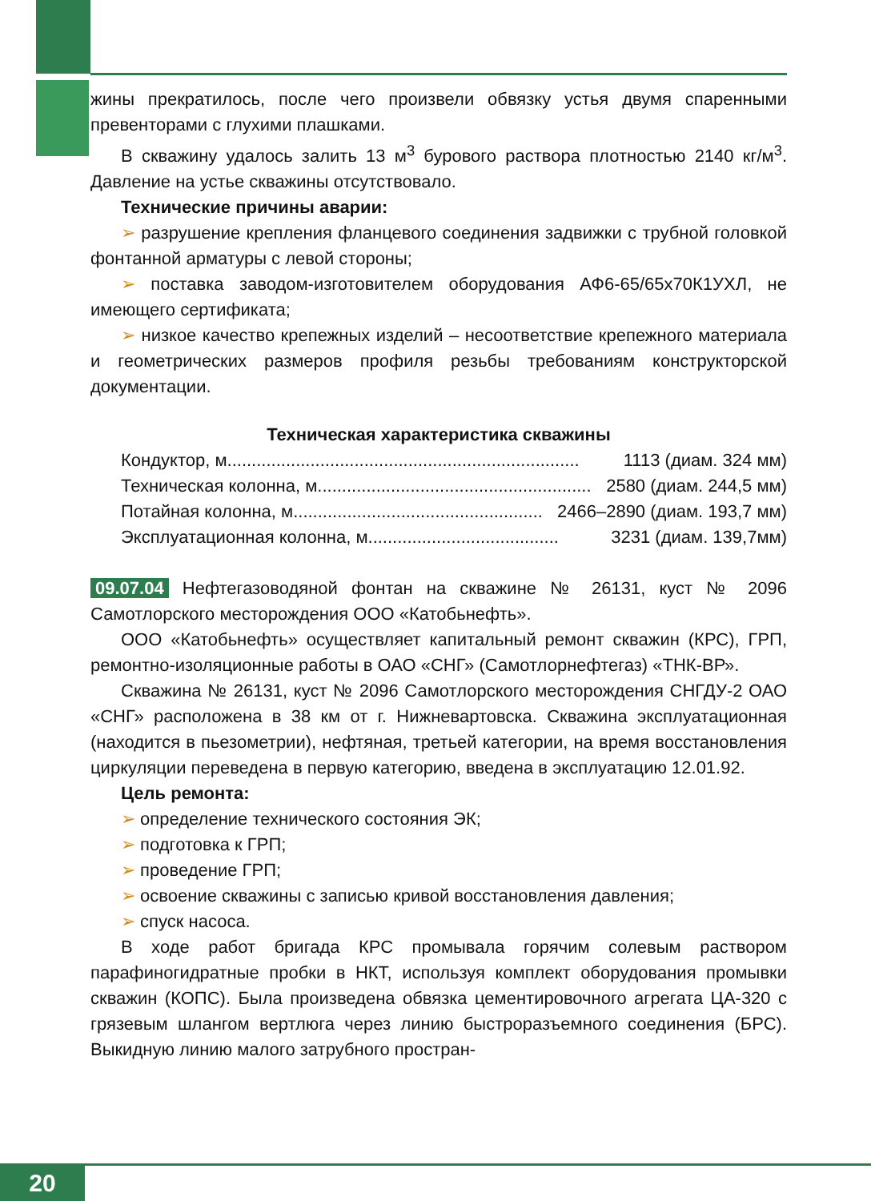жины прекратилось, после чего произвели обвязку устья двумя спаренными превенторами с глухими плашками.
В скважину удалось залить 13 м<sup>3</sup> бурового раствора плотностью 2140 кг/м<sup>3</sup>. Давление на устье скважины отсутствовало.
Технические причины аварии:
➢ разрушение крепления фланцевого соединения задвижки с трубной головкой фонтанной арматуры с левой стороны;
➢ поставка заводом-изготовителем оборудования АФ6-65/65х70К1УХЛ, не имеющего сертификата;
➢ низкое качество крепежных изделий – несоответствие крепежного материала и геометрических размеров профиля резьбы требованиям конструкторской документации.
Техническая характеристика скважины
Кондуктор, м........................................................................ 1113 (диам. 324 мм)
Техническая колонна, м ........................................................ 2580 (диам. 244,5 мм)
Потайная колонна, м................................................... 2466–2890 (диам. 193,7 мм)
Эксплуатационная колонна, м ....................................... 3231 (диам. 139,7мм)
09.07.04 Нефтегазоводяной фонтан на скважине № 26131, куст № 2096 Самотлорского месторождения ООО «Катобьнефть».
ООО «Катобьнефть» осуществляет капитальный ремонт скважин (КРС), ГРП, ремонтно-изоляционные работы в ОАО «СНГ» (Самотлорнефтегаз) «ТНК-ВР».
Скважина № 26131, куст № 2096 Самотлорского месторождения СНГДУ-2 ОАО «СНГ» расположена в 38 км от г. Нижневартовска. Скважина эксплуатационная (находится в пьезометрии), нефтяная, третьей категории, на время восстановления циркуляции переведена в первую категорию, введена в эксплуатацию 12.01.92.
Цель ремонта:
➢ определение технического состояния ЭК;
➢ подготовка к ГРП;
➢ проведение ГРП;
➢ освоение скважины с записью кривой восстановления давления;
➢ спуск насоса.
В ходе работ бригада КРС промывала горячим солевым раствором парафиногидратные пробки в НКТ, используя комплект оборудования промывки скважин (КОПС). Была произведена обвязка цементировочного агрегата ЦА-320 с грязевым шлангом вертлюга через линию быстроразъемного соединения (БРС). Выкидную линию малого затрубного простран-
20